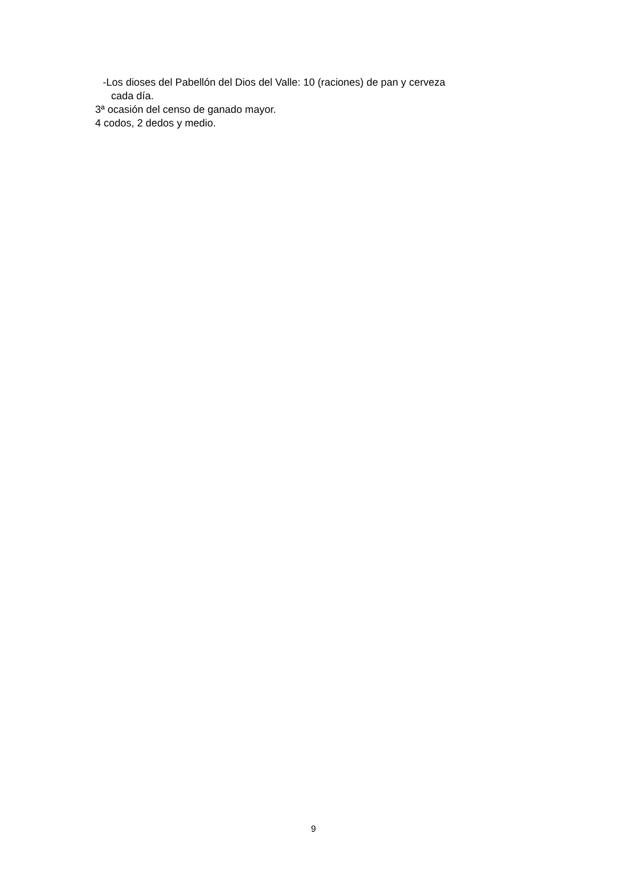-Los dioses del Pabellón del Dios del Valle: 10 (raciones) de pan y cerveza
cada día.
3ª ocasión del censo de ganado mayor.
4 codos, 2 dedos y medio.
9